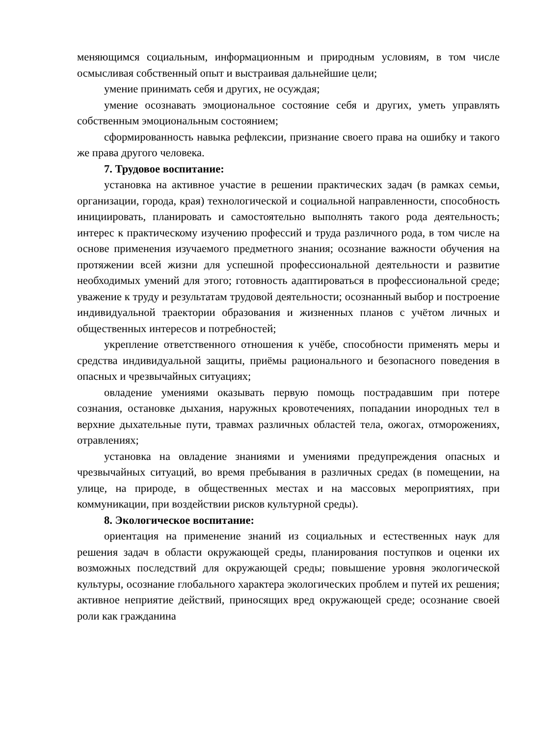меняющимся социальным, информационным и природным условиям, в том числе осмысливая собственный опыт и выстраивая дальнейшие цели;
умение принимать себя и других, не осуждая;
умение осознавать эмоциональное состояние себя и других, уметь управлять собственным эмоциональным состоянием;
сформированность навыка рефлексии, признание своего права на ошибку и такого же права другого человека.
7. Трудовое воспитание:
установка на активное участие в решении практических задач (в рамках семьи, организации, города, края) технологической и социальной направленности, способность инициировать, планировать и самостоятельно выполнять такого рода деятельность; интерес к практическому изучению профессий и труда различного рода, в том числе на основе применения изучаемого предметного знания; осознание важности обучения на протяжении всей жизни для успешной профессиональной деятельности и развитие необходимых умений для этого; готовность адаптироваться в профессиональной среде; уважение к труду и результатам трудовой деятельности; осознанный выбор и построение индивидуальной траектории образования и жизненных планов с учётом личных и общественных интересов и потребностей;
укрепление ответственного отношения к учёбе, способности применять меры и средства индивидуальной защиты, приёмы рационального и безопасного поведения в опасных и чрезвычайных ситуациях;
овладение умениями оказывать первую помощь пострадавшим при потере сознания, остановке дыхания, наружных кровотечениях, попадании инородных тел в верхние дыхательные пути, травмах различных областей тела, ожогах, отморожениях, отравлениях;
установка на овладение знаниями и умениями предупреждения опасных и чрезвычайных ситуаций, во время пребывания в различных средах (в помещении, на улице, на природе, в общественных местах и на массовых мероприятиях, при коммуникации, при воздействии рисков культурной среды).
8. Экологическое воспитание:
ориентация на применение знаний из социальных и естественных наук для решения задач в области окружающей среды, планирования поступков и оценки их возможных последствий для окружающей среды; повышение уровня экологической культуры, осознание глобального характера экологических проблем и путей их решения; активное неприятие действий, приносящих вред окружающей среде; осознание своей роли как гражданина